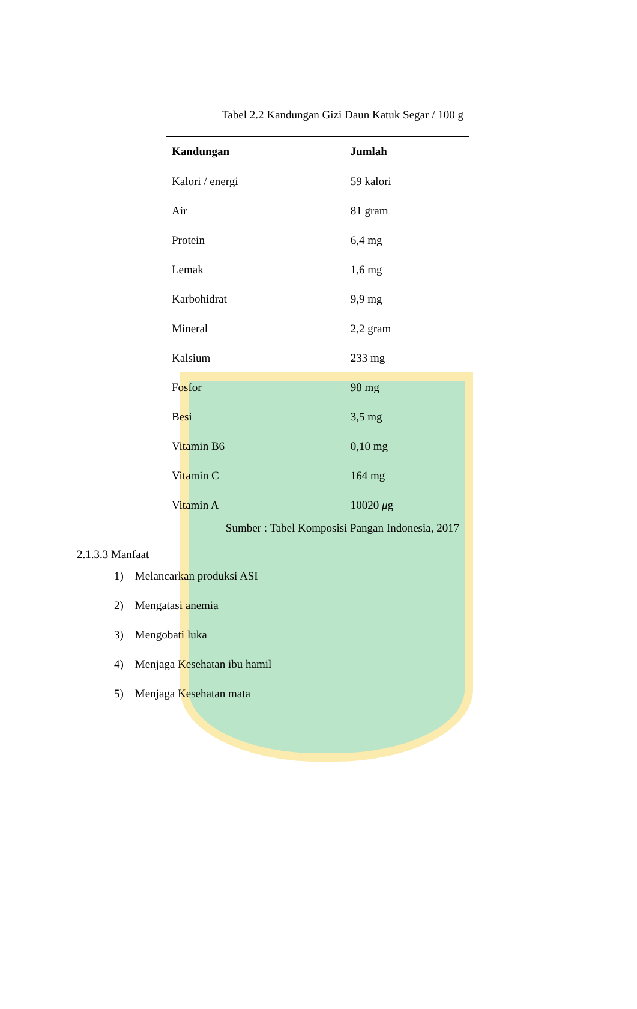Tabel 2.2 Kandungan Gizi Daun Katuk Segar / 100 g
| Kandungan | Jumlah |
| --- | --- |
| Kalori / energi | 59 kalori |
| Air | 81 gram |
| Protein | 6,4 mg |
| Lemak | 1,6 mg |
| Karbohidrat | 9,9 mg |
| Mineral | 2,2 gram |
| Kalsium | 233 mg |
| Fosfor | 98 mg |
| Besi | 3,5 mg |
| Vitamin B6 | 0,10 mg |
| Vitamin C | 164 mg |
| Vitamin A | 10020 μ g |
Sumber : Tabel Komposisi Pangan Indonesia, 2017
2.1.3.3 Manfaat
1) Melancarkan produksi ASI
2) Mengatasi anemia
3) Mengobati luka
4) Menjaga Kesehatan ibu hamil
5) Menjaga Kesehatan mata